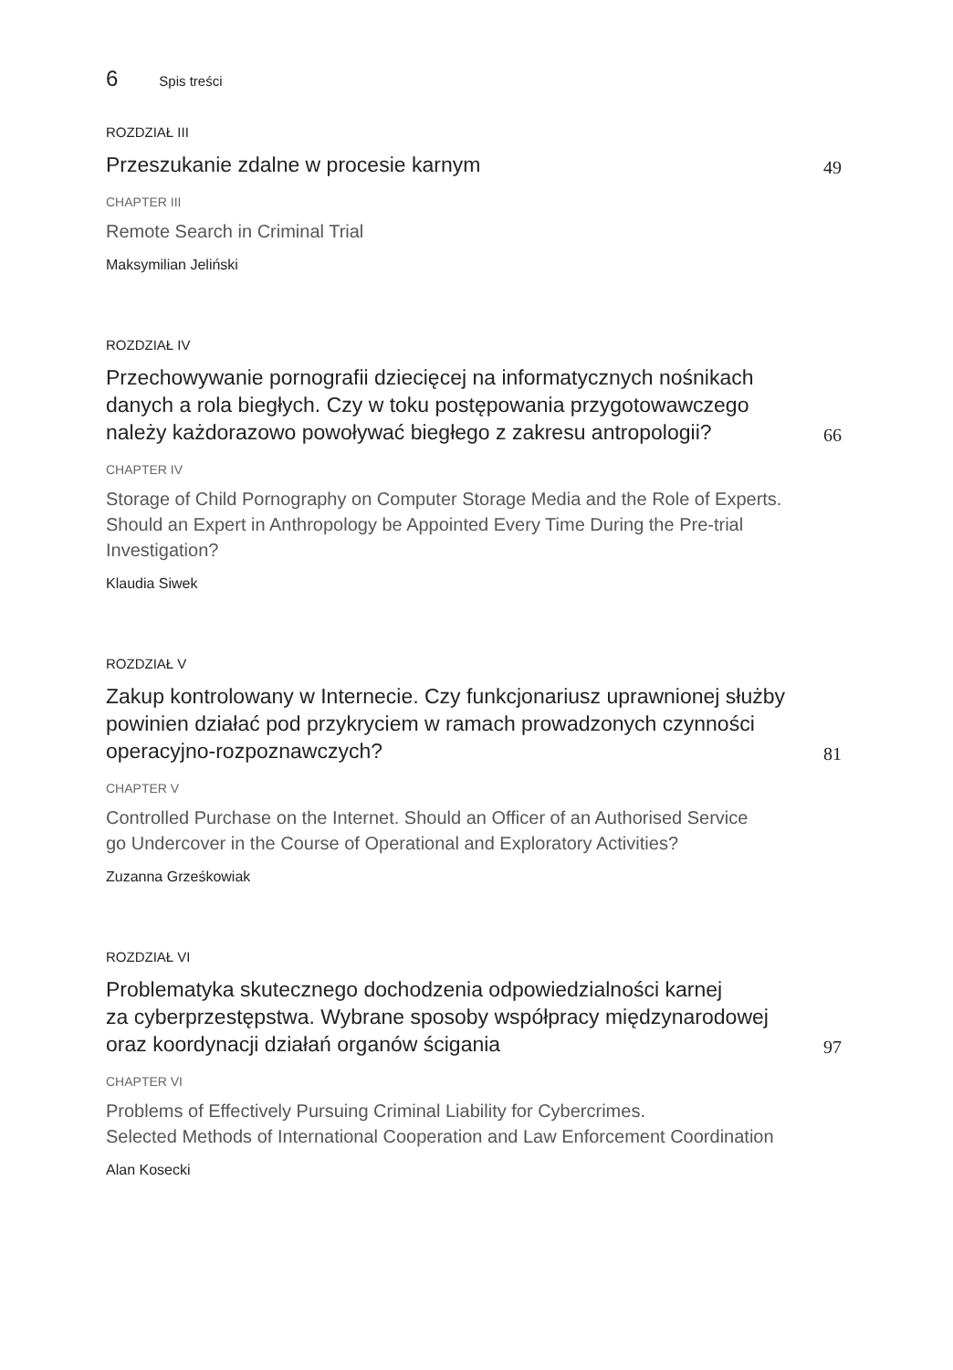6 Spis treści
ROZDZIAŁ III
Przeszukanie zdalne w procesie karnym
49
CHAPTER III
Remote Search in Criminal Trial
Maksymilian Jeliński
ROZDZIAŁ IV
Przechowywanie pornografii dziecięcej na informatycznych nośnikach danych a rola biegłych. Czy w toku postępowania przygotowawczego należy każdorazowo powoływać biegłego z zakresu antropologii?
66
CHAPTER IV
Storage of Child Pornography on Computer Storage Media and the Role of Experts. Should an Expert in Anthropology be Appointed Every Time During the Pre-trial Investigation?
Klaudia Siwek
ROZDZIAŁ V
Zakup kontrolowany w Internecie. Czy funkcjonariusz uprawnionej służby powinien działać pod przykryciem w ramach prowadzonych czynności operacyjno-rozpoznawczych?
81
CHAPTER V
Controlled Purchase on the Internet. Should an Officer of an Authorised Service
go Undercover in the Course of Operational and Exploratory Activities?
Zuzanna Grześkowiak
ROZDZIAŁ VI
Problematyka skutecznego dochodzenia odpowiedzialności karnej
za cyberprzestępstwa. Wybrane sposoby współpracy międzynarodowej oraz koordynacji działań organów ścigania
97
CHAPTER VI
Problems of Effectively Pursuing Criminal Liability for Cybercrimes.
Selected Methods of International Cooperation and Law Enforcement Coordination
Alan Kosecki